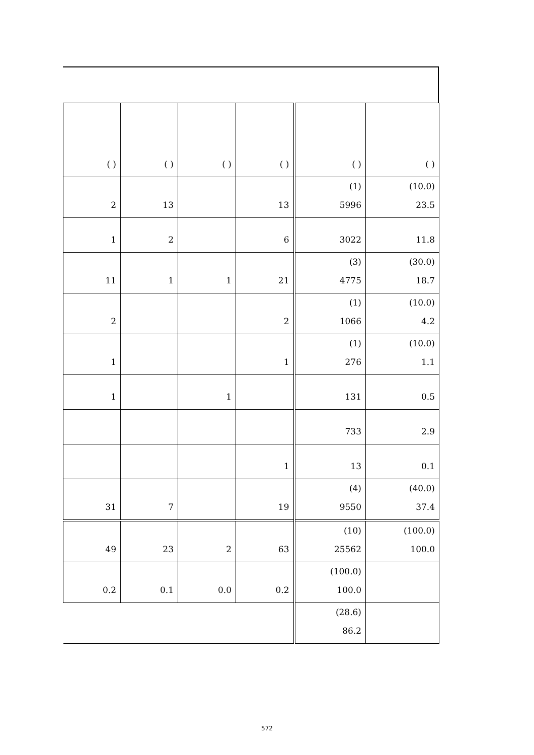| ( ) | ( ) | ( ) | ( ) | ( ) | ( ) |
| --- | --- | --- | --- | --- | --- |
| 2 | 13 | | 13 | (1) 5996 | (10.0) 23.5 |
| 1 | 2 | | 6 | 3022 | 11.8 |
| 11 | 1 | 1 | 21 | (3) 4775 | (30.0) 18.7 |
| 2 | | | 2 | (1) 1066 | (10.0) 4.2 |
| 1 | | | 1 | (1) 276 | (10.0) 1.1 |
| 1 | | 1 | | 131 | 0.5 |
| | | | | 733 | 2.9 |
| | | | 1 | 13 | 0.1 |
| 31 | 7 | | 19 | (4) 9550 | (40.0) 37.4 |
| 49 | 23 | 2 | 63 | (10) 25562 | (100.0) 100.0 |
| 0.2 | 0.1 | 0.0 | 0.2 | (100.0) 100.0 | |
| | | | | (28.6) 86.2 | |
572